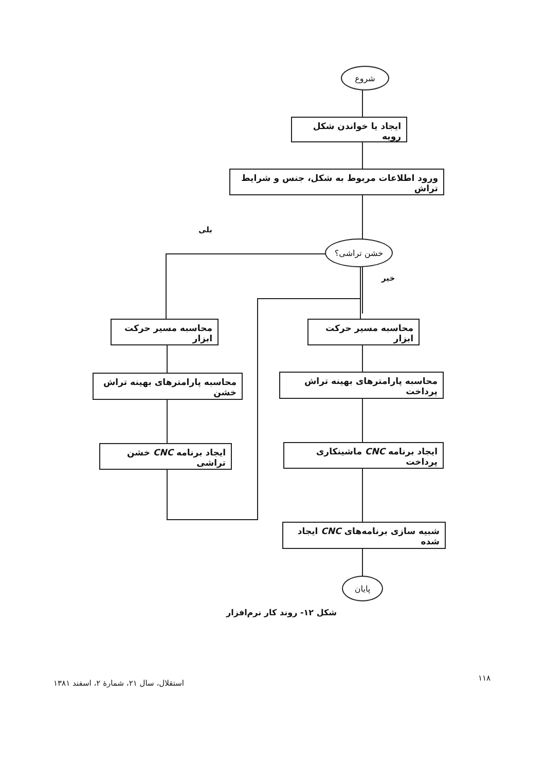شروع
ایجاد یا خواندن شکل رویه
ورود اطلاعات مربوط به شکل، جنس و شرایط تراش
بلی
خشن تراشی؟
خیر
محاسبه مسیر حرکت ابزار
محاسبه مسیر حرکت ابزار
محاسبه پارامترهای بهینه تراش خشن
محاسبه پارامترهای بهینه تراش پرداخت
ایجاد برنامه CNC خشن تراشی
ایجاد برنامه CNC ماشینکاری پرداخت
شبیه سازی برنامه‌های CNC ایجاد شده
پایان
شکل ۱۲- روند کار نرم‌افزار
۱۱۸
استقلال، سال ۲۱، شمارهٔ ۲، اسفند ۱۳۸۱